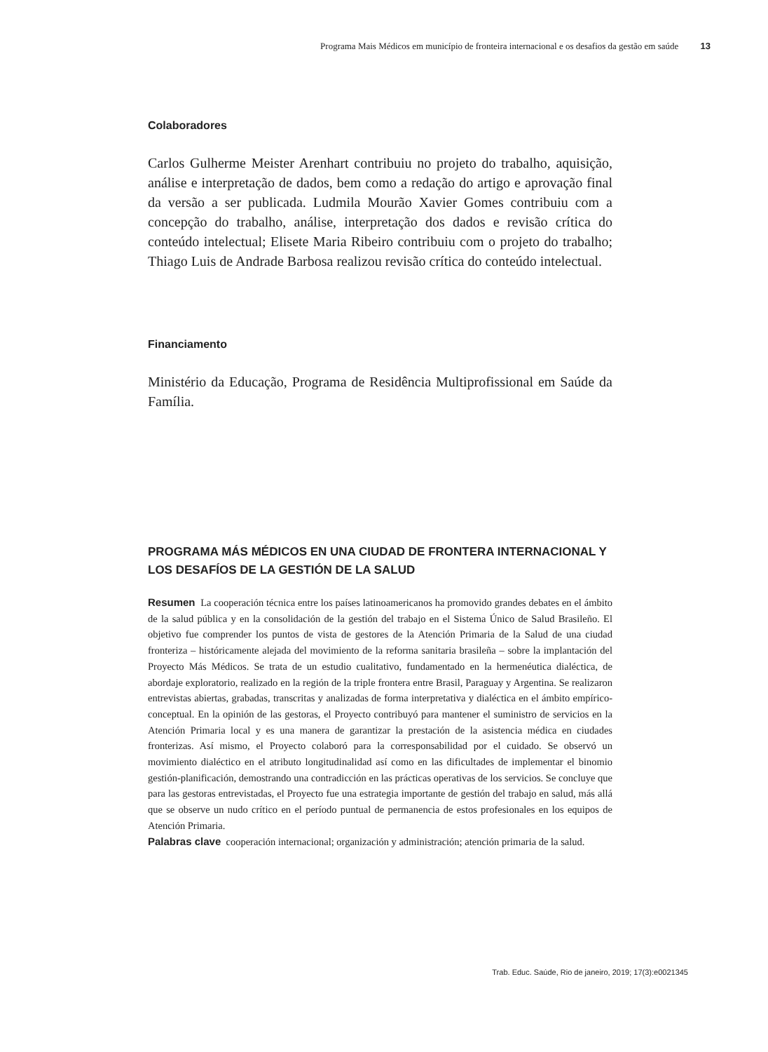Programa Mais Médicos em município de fronteira internacional e os desafios da gestão em saúde 13
Colaboradores
Carlos Gulherme Meister Arenhart contribuiu no projeto do trabalho, aquisição, análise e interpretação de dados, bem como a redação do artigo e aprovação final da versão a ser publicada. Ludmila Mourão Xavier Gomes contribuiu com a concepção do trabalho, análise, interpretação dos dados e revisão crítica do conteúdo intelectual; Elisete Maria Ribeiro contribuiu com o projeto do trabalho; Thiago Luis de Andrade Barbosa realizou revisão crítica do conteúdo intelectual.
Financiamento
Ministério da Educação, Programa de Residência Multiprofissional em Saúde da Família.
PROGRAMA MÁS MÉDICOS EN UNA CIUDAD DE FRONTERA INTERNACIONAL Y LOS DESAFÍOS DE LA GESTIÓN DE LA SALUD
Resumen La cooperación técnica entre los países latinoamericanos ha promovido grandes debates en el ámbito de la salud pública y en la consolidación de la gestión del trabajo en el Sistema Único de Salud Brasileño. El objetivo fue comprender los puntos de vista de gestores de la Atención Primaria de la Salud de una ciudad fronteriza – históricamente alejada del movimiento de la reforma sanitaria brasileña – sobre la implantación del Proyecto Más Médicos. Se trata de un estudio cualitativo, fundamentado en la hermenéutica dialéctica, de abordaje exploratorio, realizado en la región de la triple frontera entre Brasil, Paraguay y Argentina. Se realizaron entrevistas abiertas, grabadas, transcritas y analizadas de forma interpretativa y dialéctica en el ámbito empírico-conceptual. En la opinión de las gestoras, el Proyecto contribuyó para mantener el suministro de servicios en la Atención Primaria local y es una manera de garantizar la prestación de la asistencia médica en ciudades fronterizas. Así mismo, el Proyecto colaboró para la corresponsabilidad por el cuidado. Se observó un movimiento dialéctico en el atributo longitudinalidad así como en las dificultades de implementar el binomio gestión-planificación, demostrando una contradicción en las prácticas operativas de los servicios. Se concluye que para las gestoras entrevistadas, el Proyecto fue una estrategia importante de gestión del trabajo en salud, más allá que se observe un nudo crítico en el período puntual de permanencia de estos profesionales en los equipos de Atención Primaria.
Palabras clave cooperación internacional; organización y administración; atención primaria de la salud.
Trab. Educ. Saúde, Rio de janeiro, 2019; 17(3):e0021345